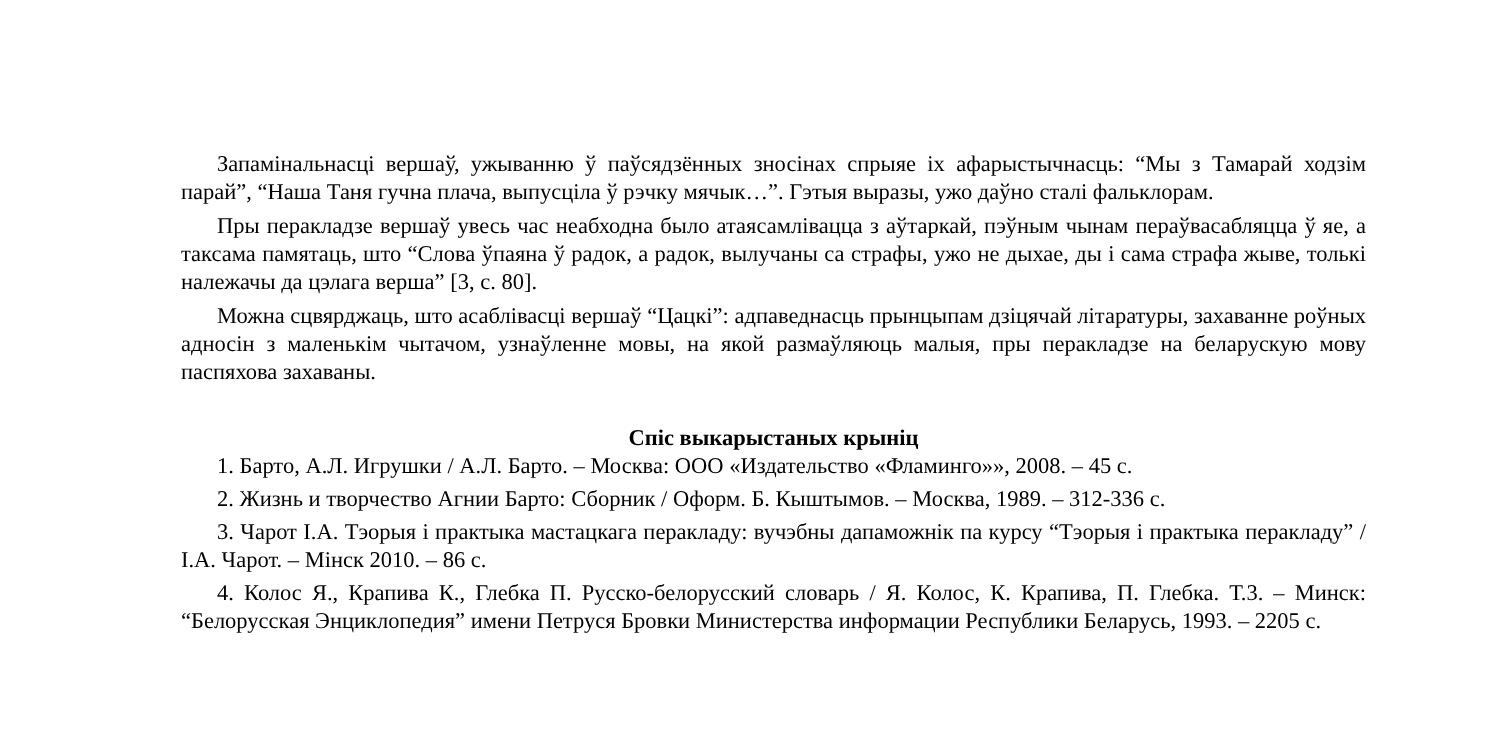Запамінальнасці вершаў, ужыванню ў паўсядзённых зносінах спрыяе іх афарыстычнасць: “Мы з Тамарай ходзім парай”, “Наша Таня гучна плача, выпусціла ў рэчку мячык…”. Гэтыя выразы, ужо даўно сталі фальклорам.
Пры перакладзе вершаў увесь час неабходна было атаясамлівацца з аўтаркай, пэўным чынам пераўвасабляцца ў яе, а таксама памятаць, што “Слова ўпаяна ў радок, а радок, вылучаны са страфы, ужо не дыхае, ды і сама страфа жыве, толькі належачы да цэлага верша” [3, с. 80].
Можна сцвярджаць, што асаблівасці вершаў “Цацкі”: адпаведнасць прынцыпам дзіцячай літаратуры, захаванне роўных адносін з маленькім чытачом, узнаўленне мовы, на якой размаўляюць малыя, пры перакладзе на беларускую мову паспяхова захаваны.
Спіс выкарыстаных крыніц
1. Барто, А.Л. Игрушки / А.Л. Барто. – Москва: ООО «Издательство «Фламинго»», 2008. – 45 с.
2. Жизнь и творчество Агнии Барто: Сборник / Оформ. Б. Кыштымов. – Москва, 1989. – 312-336 с.
3. Чарот І.А. Тэорыя і практыка мастацкага перакладу: вучэбны дапаможнік па курсу “Тэорыя і практыка перакладу” / І.А. Чарот. – Мінск 2010. – 86 с.
4. Колос Я., Крапива К., Глебка П. Русско-белорусский словарь / Я. Колос, К. Крапива, П. Глебка. Т.3. – Минск: “Белорусская Энциклопедия” имени Петруся Бровки Министерства информации Республики Беларусь, 1993. – 2205 с.